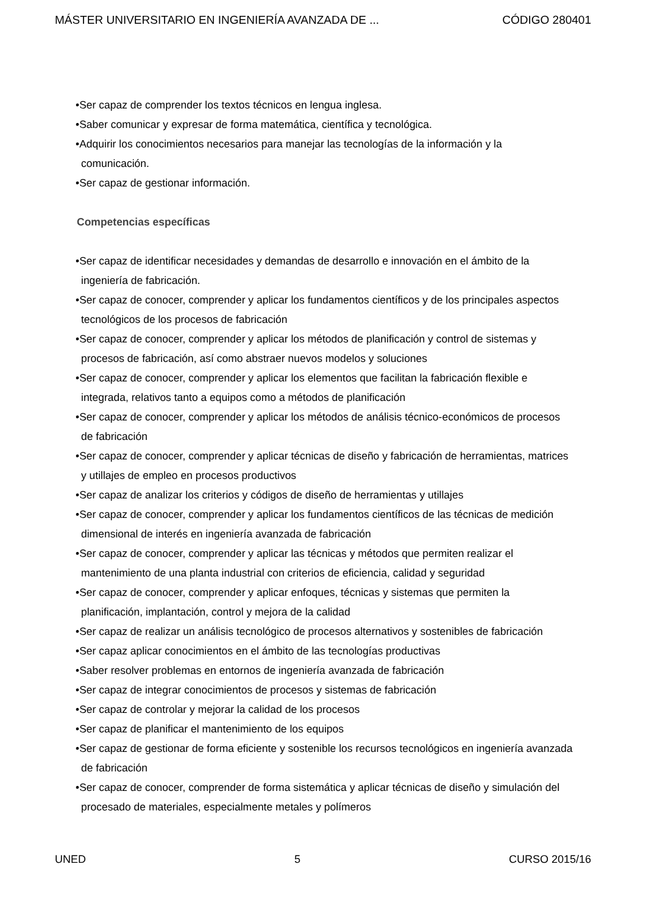MÁSTER UNIVERSITARIO EN INGENIERÍA AVANZADA DE ... CÓDIGO 280401
•Ser capaz de comprender los textos técnicos en lengua inglesa.
•Saber comunicar y expresar de forma matemática, científica y tecnológica.
•Adquirir los conocimientos necesarios para manejar las tecnologías de la información y la comunicación.
•Ser capaz de gestionar información.
Competencias específicas
•Ser capaz de identificar necesidades y demandas de desarrollo e innovación en el ámbito de la ingeniería de fabricación.
•Ser capaz de conocer, comprender y aplicar los fundamentos científicos y de los principales aspectos tecnológicos de los procesos de fabricación
•Ser capaz de conocer, comprender y aplicar los métodos de planificación y control de sistemas y procesos de fabricación, así como abstraer nuevos modelos y soluciones
•Ser capaz de conocer, comprender y aplicar los elementos que facilitan la fabricación flexible e integrada, relativos tanto a equipos como a métodos de planificación
•Ser capaz de conocer, comprender y aplicar los métodos de análisis técnico-económicos de procesos de fabricación
•Ser capaz de conocer, comprender y aplicar técnicas de diseño y fabricación de herramientas, matrices y utillajes de empleo en procesos productivos
•Ser capaz de analizar los criterios y códigos de diseño de herramientas y utillajes
•Ser capaz de conocer, comprender y aplicar los fundamentos científicos de las técnicas de medición dimensional de interés en ingeniería avanzada de fabricación
•Ser capaz de conocer, comprender y aplicar las técnicas y métodos que permiten realizar el mantenimiento de una planta industrial con criterios de eficiencia, calidad y seguridad
•Ser capaz de conocer, comprender y aplicar enfoques, técnicas y sistemas que permiten la planificación, implantación, control y mejora de la calidad
•Ser capaz de realizar un análisis tecnológico de procesos alternativos y sostenibles de fabricación
•Ser capaz aplicar conocimientos en el ámbito de las tecnologías productivas
•Saber resolver problemas en entornos de ingeniería avanzada de fabricación
•Ser capaz de integrar conocimientos de procesos y sistemas de fabricación
•Ser capaz de controlar y mejorar la calidad de los procesos
•Ser capaz de planificar el mantenimiento de los equipos
•Ser capaz de gestionar de forma eficiente y sostenible los recursos tecnológicos en ingeniería avanzada de fabricación
•Ser capaz de conocer, comprender de forma sistemática y aplicar técnicas de diseño y simulación del procesado de materiales, especialmente metales y polímeros
UNED 5 CURSO 2015/16